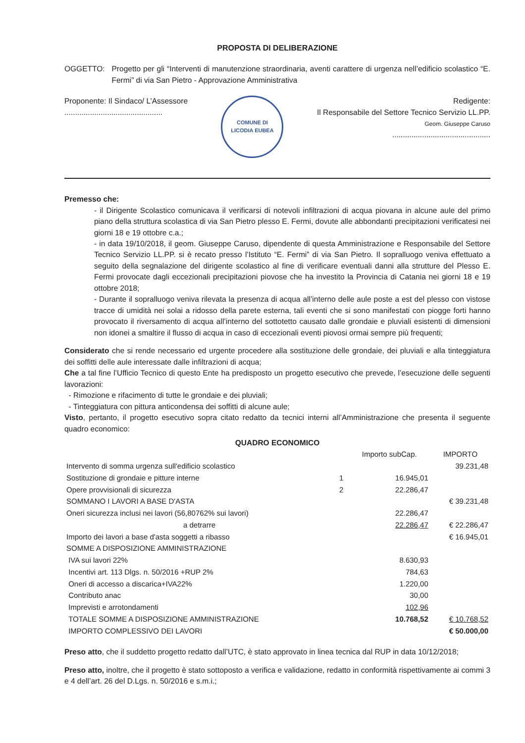PROPOSTA DI DELIBERAZIONE
OGGETTO: Progetto per gli “Interventi di manutenzione straordinaria, aventi carattere di urgenza nell’edificio scolastico “E. Fermi” di via San Pietro - Approvazione Amministrativa
Proponente: Il Sindaco/ L’Assessore
..............................................
COMUNE DI
LICODIA EUBEA
Redigente:
Il Responsabile del Settore Tecnico Servizio LL.PP.
Geom. Giuseppe Caruso
..............................................
Premesso che:
- il Dirigente Scolastico comunicava il verificarsi di notevoli infiltrazioni di acqua piovana in alcune aule del primo piano della struttura scolastica di via San Pietro plesso E. Fermi, dovute alle abbondanti precipitazioni verificatesi nei giorni 18 e 19 ottobre c.a.;
- in data 19/10/2018, il geom. Giuseppe Caruso, dipendente di questa Amministrazione e Responsabile del Settore Tecnico Servizio LL.PP. si è recato presso l’Istituto “E. Fermi” di via San Pietro. Il sopralluogo veniva effettuato a seguito della segnalazione del dirigente scolastico al fine di verificare eventuali danni alla strutture del Plesso E. Fermi provocate dagli eccezionali precipitazioni piovose che ha investito la Provincia di Catania nei giorni 18 e 19 ottobre 2018;
- Durante il sopralluogo veniva rilevata la presenza di acqua all’interno delle aule poste a est del plesso con vistose tracce di umidità nei solai a ridosso della parete esterna, tali eventi che si sono manifestati con piogge forti hanno provocato il riversamento di acqua all’interno del sottotetto causato dalle grondaie e pluviali esistenti di dimensioni non idonei a smaltire il flusso di acqua in caso di eccezionali eventi piovosi ormai sempre più frequenti;
Considerato che si rende necessario ed urgente procedere alla sostituzione delle grondaie, dei pluviali e alla tinteggiatura dei soffitti delle aule interessate dalle infiltrazioni di acqua;
Che a tal fine l’Ufficio Tecnico di questo Ente ha predisposto un progetto esecutivo che prevede, l’esecuzione delle seguenti lavorazioni:
- Rimozione e rifacimento di tutte le grondaie e dei pluviali;
- Tinteggiatura con pittura anticondensa dei soffitti di alcune aule;
Visto, pertanto, il progetto esecutivo sopra citato redatto da tecnici interni all’Amministrazione che presenta il seguente quadro economico:
QUADRO ECONOMICO
| | | Importo subCap. | IMPORTO |
| --- | --- | --- | --- |
| Intervento di somma urgenza sull'edificio scolastico | | | 39.231,48 |
| Sostituzione di grondaie e pitture interne | 1 | 16.945,01 | |
| Opere provvisionali di sicurezza | 2 | 22.286,47 | |
| SOMMANO I LAVORI A BASE D'ASTA | | | € 39.231,48 |
| Oneri sicurezza inclusi nei lavori (56,80762% sui lavori) | | 22.286,47 | |
| a detrarre | | 22.286,47 | € 22.286,47 |
| Importo dei lavori a base d'asta soggetti a ribasso | | | € 16.945,01 |
| SOMME A DISPOSIZIONE AMMINISTRAZIONE | | | |
| IVA sui lavori 22% | | 8.630,93 | |
| Incentivi art. 113 Dlgs. n. 50/2016 +RUP 2% | | 784,63 | |
| Oneri di accesso a discarica+IVA22% | | 1.220,00 | |
| Contributo anac | | 30,00 | |
| Imprevisti e arrotondamenti | | 102,96 | |
| TOTALE SOMME A DISPOSIZIONE AMMINISTRAZIONE | | 10.768,52 | € 10.768,52 |
| IMPORTO COMPLESSIVO DEI LAVORI | | | € 50.000,00 |
Preso atto, che il suddetto progetto redatto dall’UTC, è stato approvato in linea tecnica dal RUP in data 10/12/2018;
Preso atto, inoltre, che il progetto è stato sottoposto a verifica e validazione, redatto in conformità rispettivamente ai commi 3 e 4 dell’art. 26 del D.Lgs. n. 50/2016 e s.m.i.;